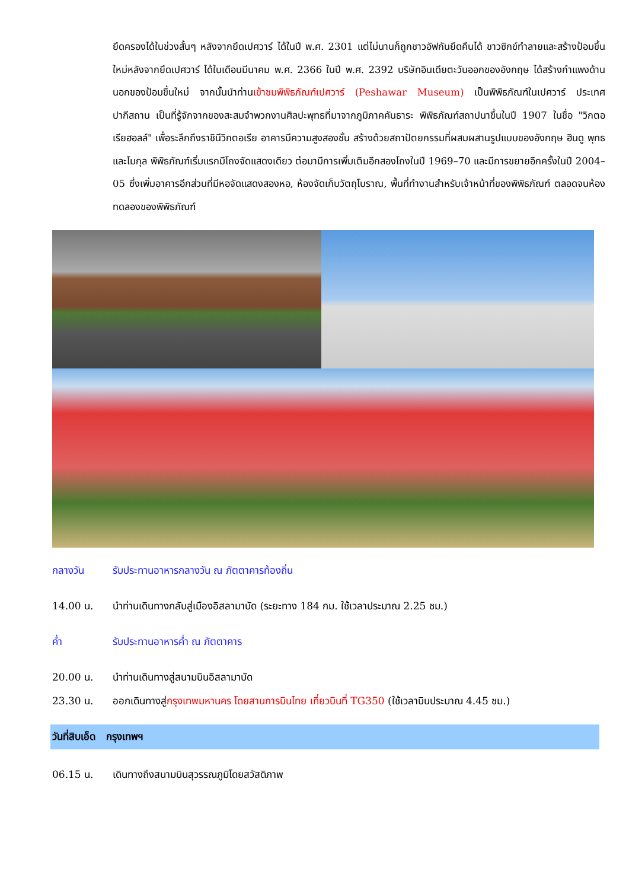ยึดครองได้ในช่วงสั้นๆ หลังจากยึดเปศวาร์ ได้ในปี พ.ศ. 2301 แต่ไม่นานก็ถูกชาวอัฟกันยึดคืนได้ ชาวซิกข์ทำลายและสร้างป้อมขึ้นใหม่หลังจากยึดเปศวาร์ ได้ในเดือนมีนาคม พ.ศ. 2366 ในปี พ.ศ. 2392 บริษัทอินเดียตะวันออกของอังกฤษ ได้สร้างกำแพงด้านนอกของป้อมขึ้นใหม่ จากนั้นนำท่านเข้าชมพิพิธภัณฑ์เปศวาร์ (Peshawar Museum) เป็นพิพิธภัณฑ์ในเปศวาร์ ประเทศปากีสถาน เป็นที่รู้จักจากของสะสมจำพวกงานศิลปะพุทธที่มาจากภูมิภาคคันธาระ พิพิธภัณฑ์สถาปนาขึ้นในปี 1907 ในชื่อ "วิกตอเรียฮอลล์" เพื่อระลึกถึงราชินีวิกตอเรีย อาคารมีความสูงสองชั้น สร้างด้วยสถาปัตยกรรมที่ผสมผสานรูปแบบของอังกฤษ ฮินดู พุทธ และโมกุล พิพิธภัณฑ์เริ่มแรกมีโถงจัดแสดงเดียว ต่อมามีการเพิ่มเติมอีกสองโถงในปี 1969–70 และมีการขยายอีกครั้งในปี 2004–05 ซึ่งเพิ่มอาคารอีกส่วนที่มีหอจัดแสดงสองหอ, ห้องจัดเก็บวัตถุโบราณ, พื้นที่ทำงานสำหรับเจ้าหน้าที่ของพิพิธภัณฑ์ ตลอดจนห้องทดลองของพิพิธภัณฑ์
กลางวัน รับประทานอาหารกลางวัน ณ ภัตตาคารท้องถิ่น
14.00 น. นำท่านเดินทางกลับสู่เมืองอิสลามาบัด (ระยะทาง 184 กม. ใช้เวลาประมาณ 2.25 ชม.)
ค่ำ รับประทานอาหารค่ำ ณ ภัตตาคาร
20.00 น. นำท่านเดินทางสู่สนามบินอิสลามาบัด
23.30 น. ออกเดินทางสู่กรุงเทพมหานคร โดยสานการบินไทย เที่ยวบินที่ TG350 (ใช้เวลาบินประมาณ 4.45 ชม.)
วันที่สิบเอ็ด กรุงเทพฯ
06.15 น. เดินทางถึงสนามบินสุวรรณภูมิโดยสวัสดิภาพ